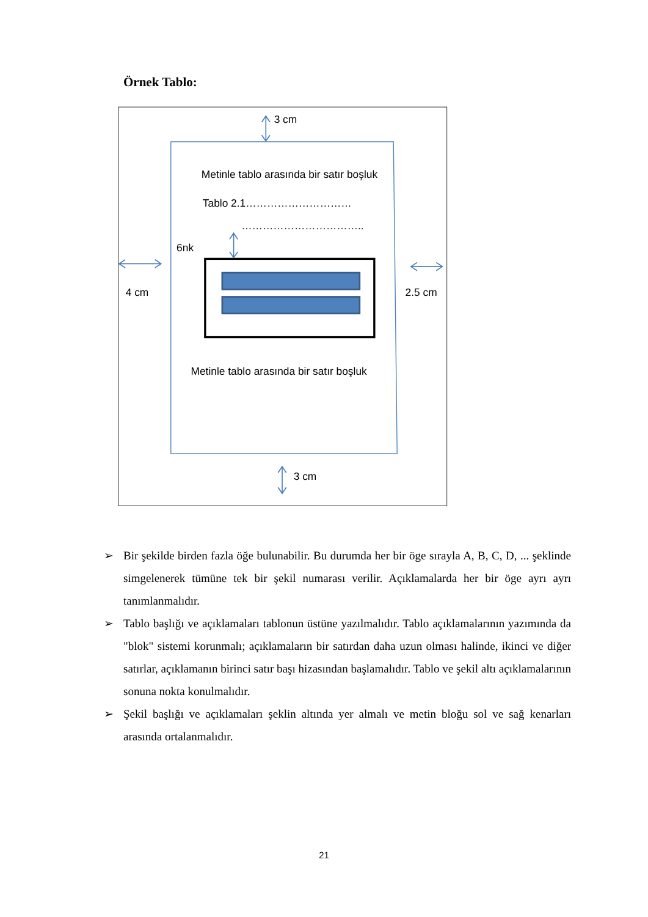Örnek Tablo:
3 cm
Metinle tablo arasında bir satır boşluk
Tablo 2.1…………………………
……………………………..
6nk
4 cm
2.5 cm
Metinle tablo arasında bir satır boşluk
3 cm
➢ Bir şekilde birden fazla öğe bulunabilir. Bu durumda her bir öge sırayla A, B, C, D, ... şeklinde simgelenerek tümüne tek bir şekil numarası verilir. Açıklamalarda her bir öge ayrı ayrı tanımlanmalıdır.
➢ Tablo başlığı ve açıklamaları tablonun üstüne yazılmalıdır. Tablo açıklamalarının yazımında da "blok" sistemi korunmalı; açıklamaların bir satırdan daha uzun olması halinde, ikinci ve diğer satırlar, açıklamanın birinci satır başı hizasından başlamalıdır. Tablo ve şekil altı açıklamalarının sonuna nokta konulmalıdır.
➢ Şekil başlığı ve açıklamaları şeklin altında yer almalı ve metin bloğu sol ve sağ kenarları arasında ortalanmalıdır.
21